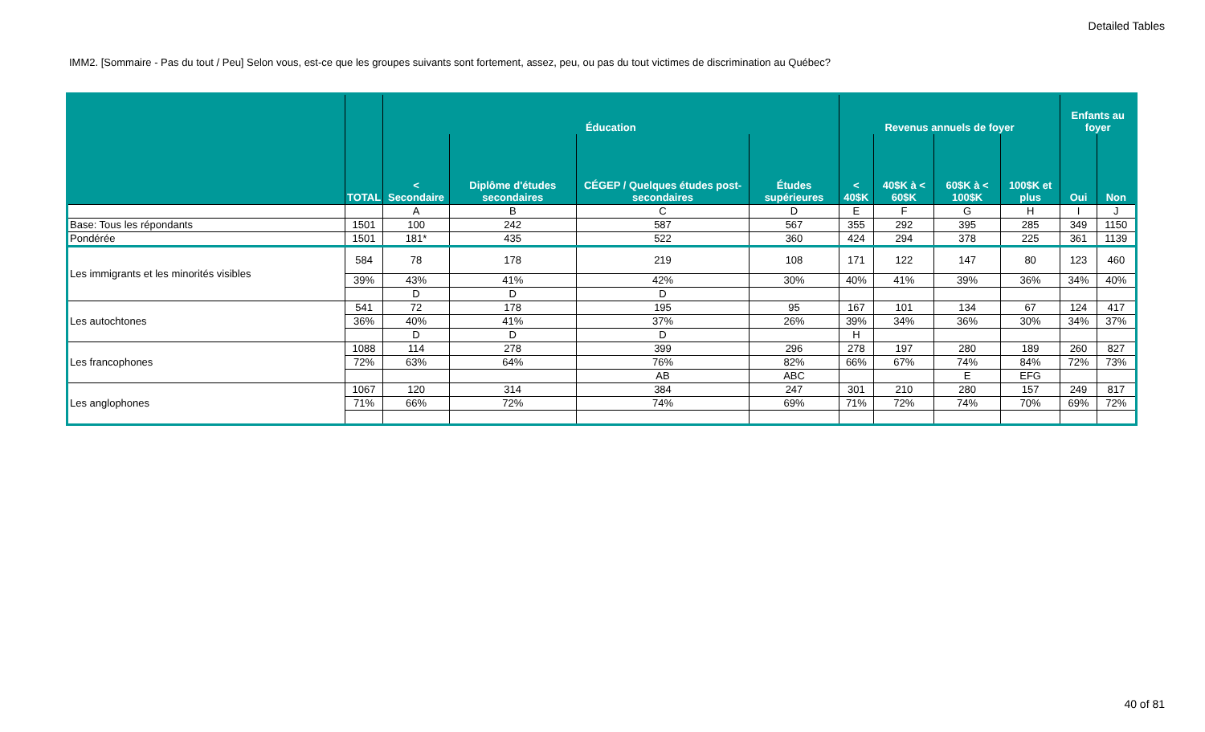Detailed Tables
IMM2. [Sommaire - Pas du tout / Peu] Selon vous, est-ce que les groupes suivants sont fortement, assez, peu, ou pas du tout victimes de discrimination au Québec?
| | | Éducation | | | | Revenus annuels de foyer | | | | Enfants au foyer | |
| --- | --- | --- | --- | --- | --- | --- | --- | --- | --- | --- | --- |
| | TOTAL | < Secondaire | Diplôme d'études secondaires | CÉGEP / Quelques études post-secondaires | Études supérieures | < 40$K | 40$K à < 60$K | 60$K à < 100$K | 100$K et plus | Oui | Non |
| | | A | B | C | D | E | F | G | H | I | J |
| Base: Tous les répondants | 1501 | 100 | 242 | 587 | 567 | 355 | 292 | 395 | 285 | 349 | 1150 |
| Pondérée | 1501 | 181* | 435 | 522 | 360 | 424 | 294 | 378 | 225 | 361 | 1139 |
| Les immigrants et les minorités visibles | 584 | 78 | 178 | 219 | 108 | 171 | 122 | 147 | 80 | 123 | 460 |
| | 39% | 43% | 41% | 42% | 30% | 40% | 41% | 39% | 36% | 34% | 40% |
| | | D | D | D | | | | | | | |
| Les autochtones | 541 | 72 | 178 | 195 | 95 | 167 | 101 | 134 | 67 | 124 | 417 |
| | 36% | 40% | 41% | 37% | 26% | 39% | 34% | 36% | 30% | 34% | 37% |
| | | D | D | D | | H | | | | | |
| Les francophones | 1088 | 114 | 278 | 399 | 296 | 278 | 197 | 280 | 189 | 260 | 827 |
| | 72% | 63% | 64% | 76% | 82% | 66% | 67% | 74% | 84% | 72% | 73% |
| | | | | AB | ABC | | | E | EFG | | |
| Les anglophones | 1067 | 120 | 314 | 384 | 247 | 301 | 210 | 280 | 157 | 249 | 817 |
| | 71% | 66% | 72% | 74% | 69% | 71% | 72% | 74% | 70% | 69% | 72% |
40 of 81